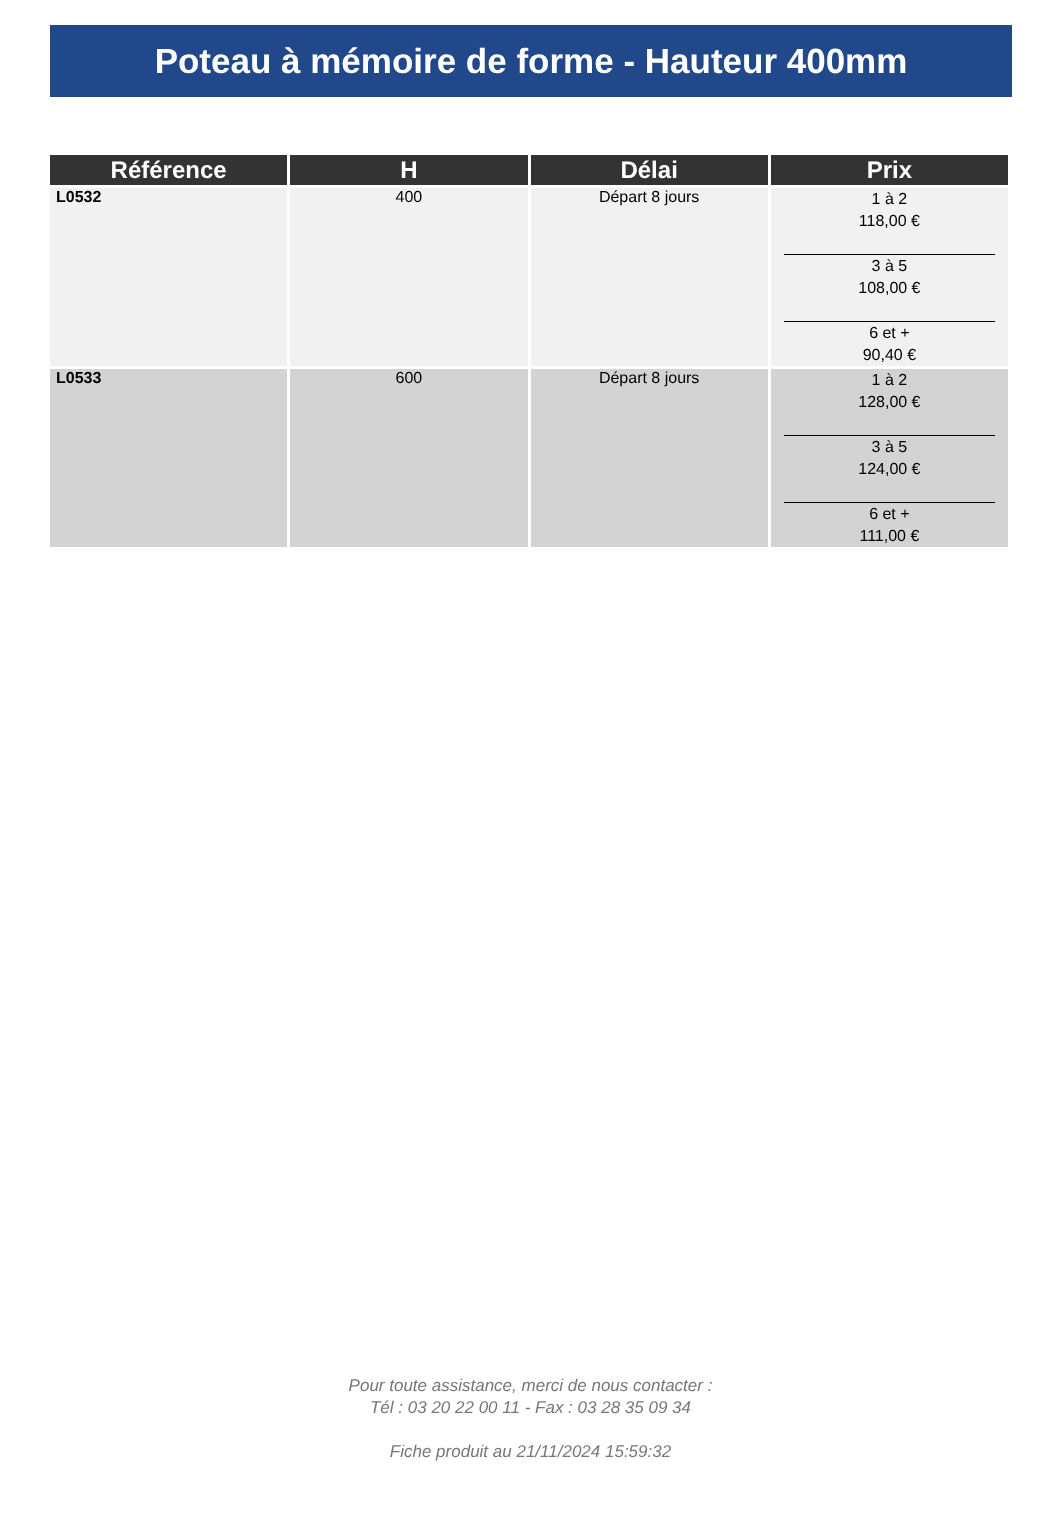Poteau à mémoire de forme - Hauteur 400mm
| Référence | H | Délai | Prix |
| --- | --- | --- | --- |
| L0532 | 400 | Départ 8 jours | 1 à 2 118,00 € 3 à 5 108,00 € 6 et + 90,40 € |
| L0533 | 600 | Départ 8 jours | 1 à 2 128,00 € 3 à 5 124,00 € 6 et + 111,00 € |
Pour toute assistance, merci de nous contacter :
Tél : 03 20 22 00 11 - Fax : 03 28 35 09 34
Fiche produit au 21/11/2024 15:59:32